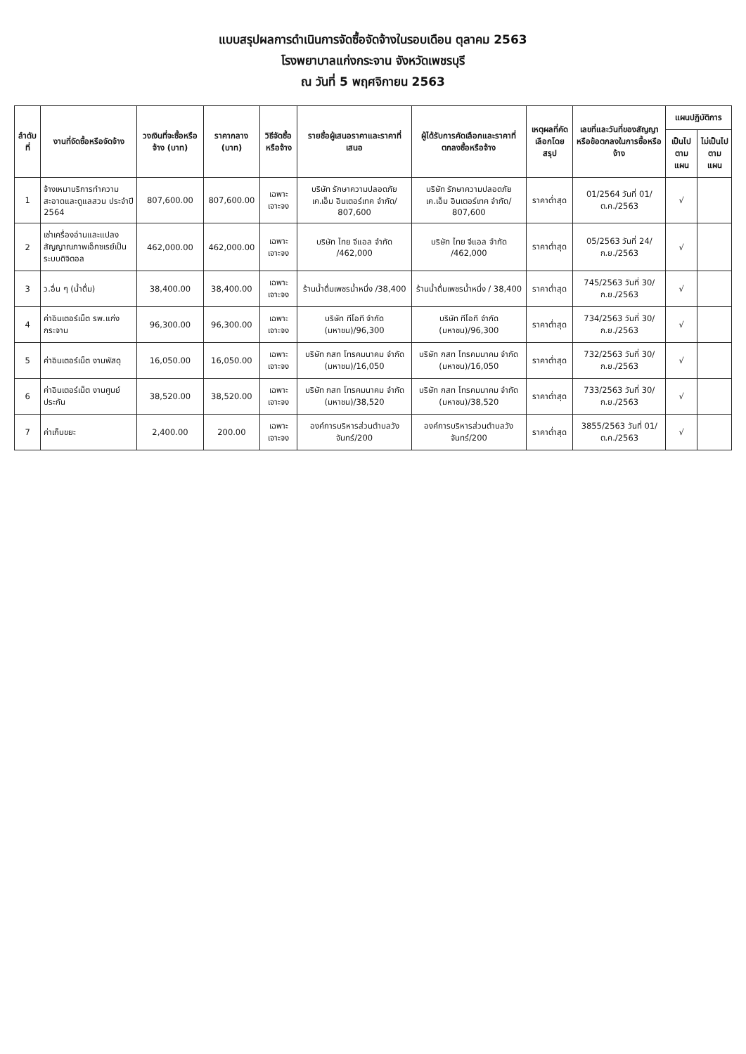แบบสรุปผลการดำเนินการจัดซื้อจัดจ้างในรอบเดือน ตุลาคม 2563
โรงพยาบาลแก่งกระจาน จังหวัดเพชรบุรี
ณ วันที่ 5 พฤศจิกายน 2563
| ลำดับที่ | งานที่จัดซื้อหรือจัดจ้าง | วงเงินที่จะซื้อหรือจ้าง (บาท) | ราคากลาง (บาท) | วิธีจัดซื้อหรือจ้าง | รายชื่อผู้เสนอราคาและราคาที่เสนอ | ผู้ได้รับการคัดเลือกและราคาที่ตกลงซื้อหรือจ้าง | เหตุผลที่คัดเลือกโดยสรุป | เลขที่และวันที่ของสัญญาหรือข้อตกลงในการซื้อหรือจ้าง | แผนปฏิบัติการ | |
| --- | --- | --- | --- | --- | --- | --- | --- | --- | --- | --- |
| | | | | | | | | | เป็นไปตามแผน | ไม่เป็นไปตามแผน |
| 1 | จ้างเหมาบริการทำความสะอาดและดูแลสวน ประจำปี 2564 | 807,600.00 | 807,600.00 | เฉพาะเจาะจง | บริษัท รักษาความปลอดภัย เค.เอ็ม อินเตอร์เทค จำกัด/ 807,600 | บริษัท รักษาความปลอดภัย เค.เอ็ม อินเตอร์เทค จำกัด/ 807,600 | ราคาต่ำสุด | 01/2564 วันที่ 01/ต.ค./2563 | √ | |
| 2 | เช่าเครื่องอ่านและแปลงสัญญาณภาพเอ็กซเรย์เป็นระบบดิจิตอล | 462,000.00 | 462,000.00 | เฉพาะเจาะจง | บริษัท ไทย จีแอล จำกัด /462,000 | บริษัท ไทย จีแอล จำกัด /462,000 | ราคาต่ำสุด | 05/2563 วันที่ 24/ก.ย./2563 | √ | |
| 3 | ว.อื่น ๆ (น้ำดื่ม) | 38,400.00 | 38,400.00 | เฉพาะเจาะจง | ร้านน้ำดื่มเพชรน้ำหนึ่ง /38,400 | ร้านน้ำดื่มเพชรน้ำหนึ่ง / 38,400 | ราคาต่ำสุด | 745/2563 วันที่ 30/ก.ย./2563 | √ | |
| 4 | ค่าอินเตอร์เน็ต รพ.แก่งกระจาน | 96,300.00 | 96,300.00 | เฉพาะเจาะจง | บริษัท ทีโอที จำกัด (มหาชน)/96,300 | บริษัท ทีโอที จำกัด (มหาชน)/96,300 | ราคาต่ำสุด | 734/2563 วันที่ 30/ก.ย./2563 | √ | |
| 5 | ค่าอินเตอร์เน็ต งานพัสดุ | 16,050.00 | 16,050.00 | เฉพาะเจาะจง | บริษัท กสท โทรคมนาคม จำกัด (มหาชน)/16,050 | บริษัท กสท โทรคมนาคม จำกัด (มหาชน)/16,050 | ราคาต่ำสุด | 732/2563 วันที่ 30/ก.ย./2563 | √ | |
| 6 | ค่าอินเตอร์เน็ต งานศูนย์ประกัน | 38,520.00 | 38,520.00 | เฉพาะเจาะจง | บริษัท กสท โทรคมนาคม จำกัด (มหาชน)/38,520 | บริษัท กสท โทรคมนาคม จำกัด (มหาชน)/38,520 | ราคาต่ำสุด | 733/2563 วันที่ 30/ก.ย./2563 | √ | |
| 7 | ค่าเก็บขยะ | 2,400.00 | 200.00 | เฉพาะเจาะจง | องค์การบริหารส่วนตำบลวังจันทร์/200 | องค์การบริหารส่วนตำบลวังจันทร์/200 | ราคาต่ำสุด | 3855/2563 วันที่ 01/ต.ค./2563 | √ | |